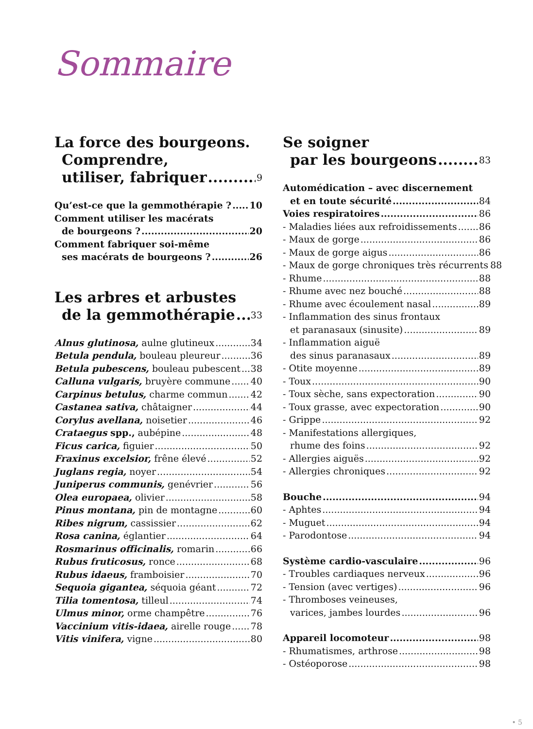Sommaire
La force des bourgeons.
Comprendre,
utiliser, fabriquer 9
Qu’est-ce que la gemmothérapie ? 10
Comment utiliser les macérats
de bourgeons ? 20
Comment fabriquer soi-même
ses macérats de bourgeons ? 26
Les arbres et arbustes
de la gemmothérapie 33
Alnus glutinosa, aulne glutineux 34
Betula pendula, bouleau pleureur 36
Betula pubescens, bouleau pubescent 38
Calluna vulgaris, bruyère commune 40
Carpinus betulus, charme commun 42
Castanea sativa, châtaigner 44
Corylus avellana, noisetier 46
Crataegus spp., aubépine 48
Ficus carica, figuier 50
Fraxinus excelsior, frêne élevé 52
Juglans regia, noyer 54
Juniperus communis, genévrier 56
Olea europaea, olivier 58
Pinus montana, pin de montagne 60
Ribes nigrum, cassissier 62
Rosa canina, églantier 64
Rosmarinus officinalis, romarin 66
Rubus fruticosus, ronce 68
Rubus idaeus, framboisier 70
Sequoia gigantea, séquoia géant 72
Tilia tomentosa, tilleul 74
Ulmus minor, orme champêtre 76
Vaccinium vitis-idaea, airelle rouge 78
Vitis vinifera, vigne 80
Se soigner
par les bourgeons 83
Automédication – avec discernement
et en toute sécurité 84
Voies respiratoires 86
- Maladies liées aux refroidissements 86
- Maux de gorge 86
- Maux de gorge aigus 86
- Maux de gorge chroniques très récurrents 88
- Rhume 88
- Rhume avec nez bouché 88
- Rhume avec écoulement nasal 89
- Inflammation des sinus frontaux
et paranasaux (sinusite) 89
- Inflammation aiguë
des sinus paranasaux 89
- Otite moyenne 89
- Toux 90
- Toux sèche, sans expectoration 90
- Toux grasse, avec expectoration 90
- Grippe 92
- Manifestations allergiques,
rhume des foins 92
- Allergies aiguës 92
- Allergies chroniques 92
Bouche 94
- Aphtes 94
- Muguet 94
- Parodontose 94
Système cardio-vasculaire 96
- Troubles cardiaques nerveux 96
- Tension (avec vertiges) 96
- Thromboses veineuses,
varices, jambes lourdes 96
Appareil locomoteur 98
- Rhumatismes, arthrose 98
- Ostéoporose 98
• 5